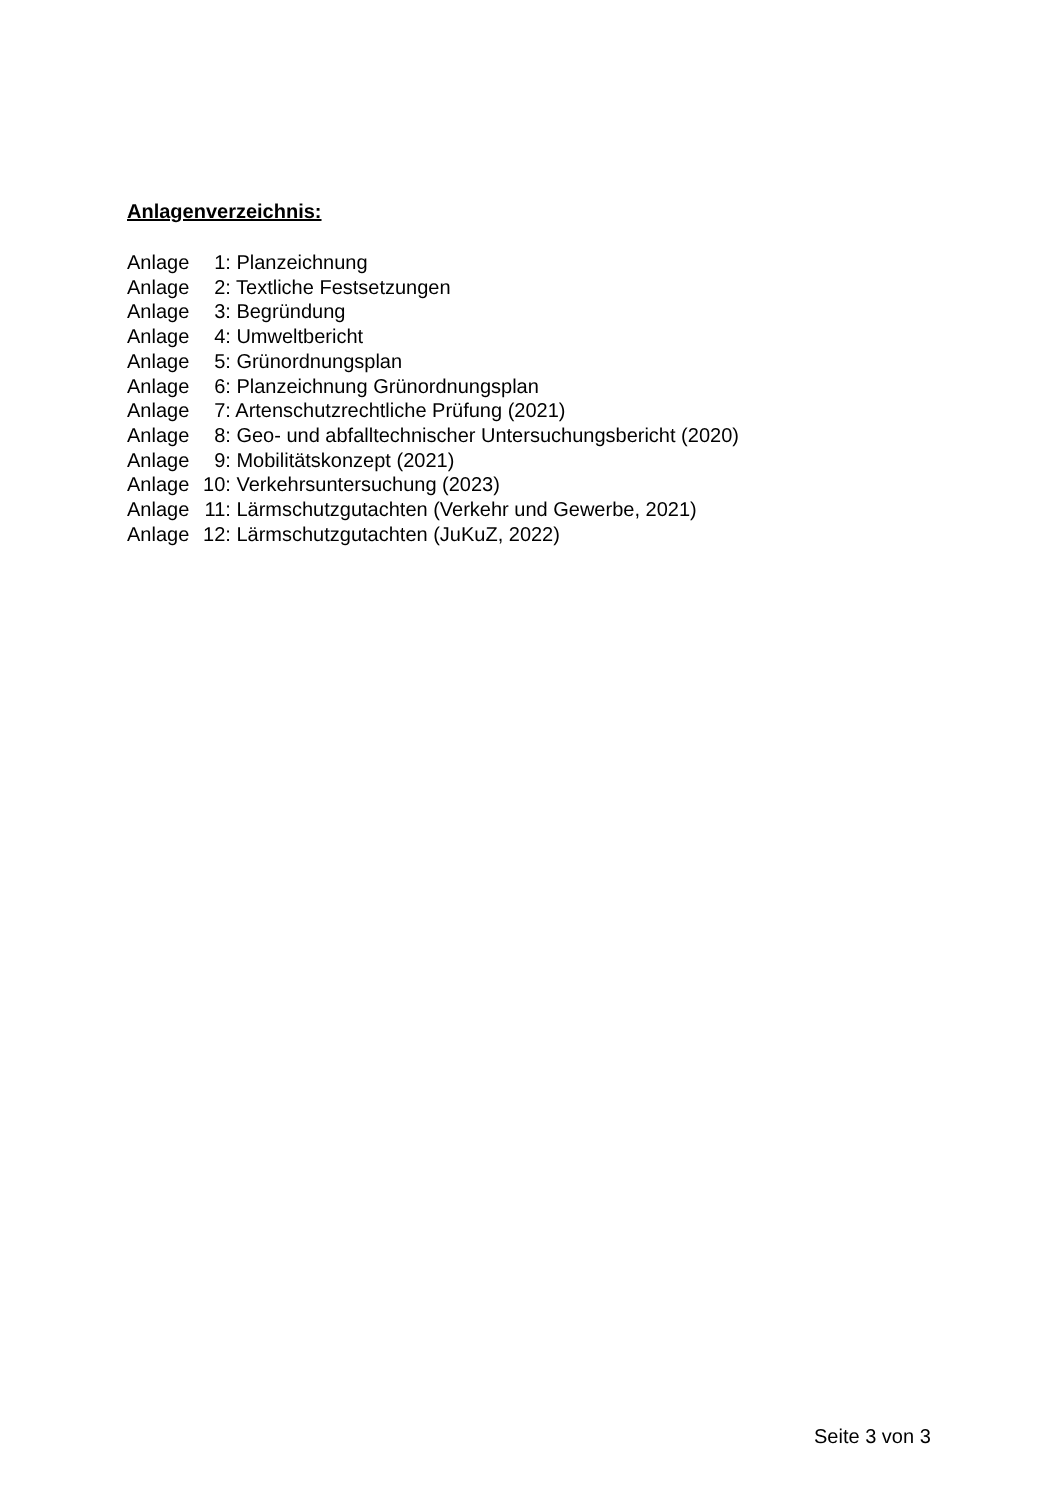Anlagenverzeichnis:
Anlage 1: Planzeichnung
Anlage 2: Textliche Festsetzungen
Anlage 3: Begründung
Anlage 4: Umweltbericht
Anlage 5: Grünordnungsplan
Anlage 6: Planzeichnung Grünordnungsplan
Anlage 7: Artenschutzrechtliche Prüfung (2021)
Anlage 8: Geo- und abfalltechnischer Untersuchungsbericht (2020)
Anlage 9: Mobilitätskonzept (2021)
Anlage 10: Verkehrsuntersuchung (2023)
Anlage 11: Lärmschutzgutachten (Verkehr und Gewerbe, 2021)
Anlage 12: Lärmschutzgutachten (JuKuZ, 2022)
Seite 3 von 3